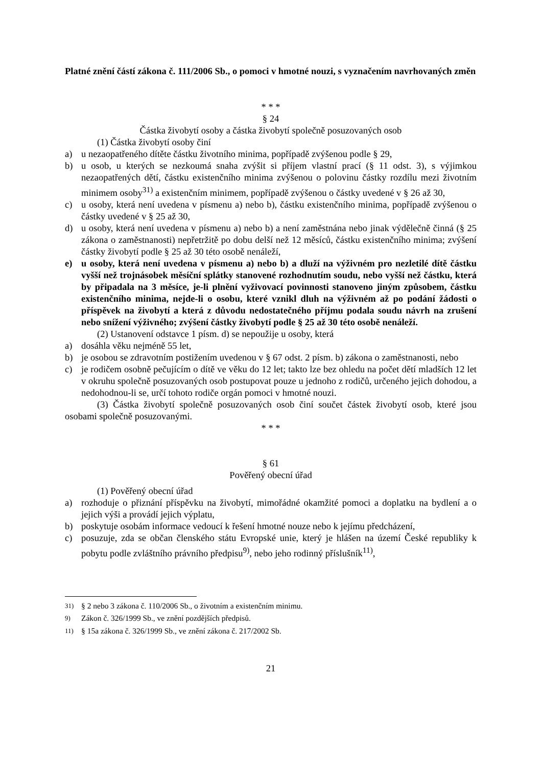Platné znění částí zákona č. 111/2006 Sb., o pomoci v hmotné nouzi, s vyznačením navrhovaných změn
* * *
§ 24
Částka živobytí osoby a částka živobytí společně posuzovaných osob
(1) Částka živobytí osoby činí
a) u nezaopatřeného dítěte částku životního minima, popřípadě zvýšenou podle § 29,
b) u osob, u kterých se nezkoumá snaha zvýšit si příjem vlastní prací (§ 11 odst. 3), s výjimkou nezaopatřených dětí, částku existenčního minima zvýšenou o polovinu částky rozdílu mezi životním minimem osoby<sup>31)</sup> a existenčním minimem, popřípadě zvýšenou o částky uvedené v § 26 až 30,
c) u osoby, která není uvedena v písmenu a) nebo b), částku existenčního minima, popřípadě zvýšenou o částky uvedené v § 25 až 30,
d) u osoby, která není uvedena v písmenu a) nebo b) a není zaměstnána nebo jinak výdělečně činná (§ 25 zákona o zaměstnanosti) nepřetržitě po dobu delší než 12 měsíců, částku existenčního minima; zvýšení částky živobytí podle § 25 až 30 této osobě nenáleží,
e) u osoby, která není uvedena v písmenu a) nebo b) a dluží na výživném pro nezletilé dítě částku vyšší než trojnásobek měsíční splátky stanovené rozhodnutím soudu, nebo vyšší než částku, která by připadala na 3 měsíce, je-li plnění vyživovací povinnosti stanoveno jiným způsobem, částku existenčního minima, nejde-li o osobu, které vznikl dluh na výživném až po podání žádosti o příspěvek na živobytí a která z důvodu nedostatečného příjmu podala soudu návrh na zrušení nebo snížení výživného; zvýšení částky živobytí podle § 25 až 30 této osobě nenáleží.
(2) Ustanovení odstavce 1 písm. d) se nepoužije u osoby, která
a) dosáhla věku nejméně 55 let,
b) je osobou se zdravotním postižením uvedenou v § 67 odst. 2 písm. b) zákona o zaměstnanosti, nebo
c) je rodičem osobně pečujícím o dítě ve věku do 12 let; takto lze bez ohledu na počet dětí mladších 12 let v okruhu společně posuzovaných osob postupovat pouze u jednoho z rodičů, určeného jejich dohodou, a nedohodnou-li se, určí tohoto rodiče orgán pomoci v hmotné nouzi.
(3) Částka živobytí společně posuzovaných osob činí součet částek živobytí osob, které jsou osobami společně posuzovanými.
* * *
§ 61
Pověřený obecní úřad
(1) Pověřený obecní úřad
a) rozhoduje o přiznání příspěvku na živobytí, mimořádné okamžité pomoci a doplatku na bydlení a o jejich výši a provádí jejich výplatu,
b) poskytuje osobám informace vedoucí k řešení hmotné nouze nebo k jejímu předcházení,
c) posuzuje, zda se občan členského státu Evropské unie, který je hlášen na území České republiky k pobytu podle zvláštního právního předpisu<sup>9)</sup>, nebo jeho rodinný příslušník<sup>11)</sup>,
<sup>31)</sup> § 2 nebo 3 zákona č. 110/2006 Sb., o životním a existenčním minimu.
<sup>9)</sup> Zákon č. 326/1999 Sb., ve znění pozdějších předpisů.
<sup>11)</sup> § 15a zákona č. 326/1999 Sb., ve znění zákona č. 217/2002 Sb.
21